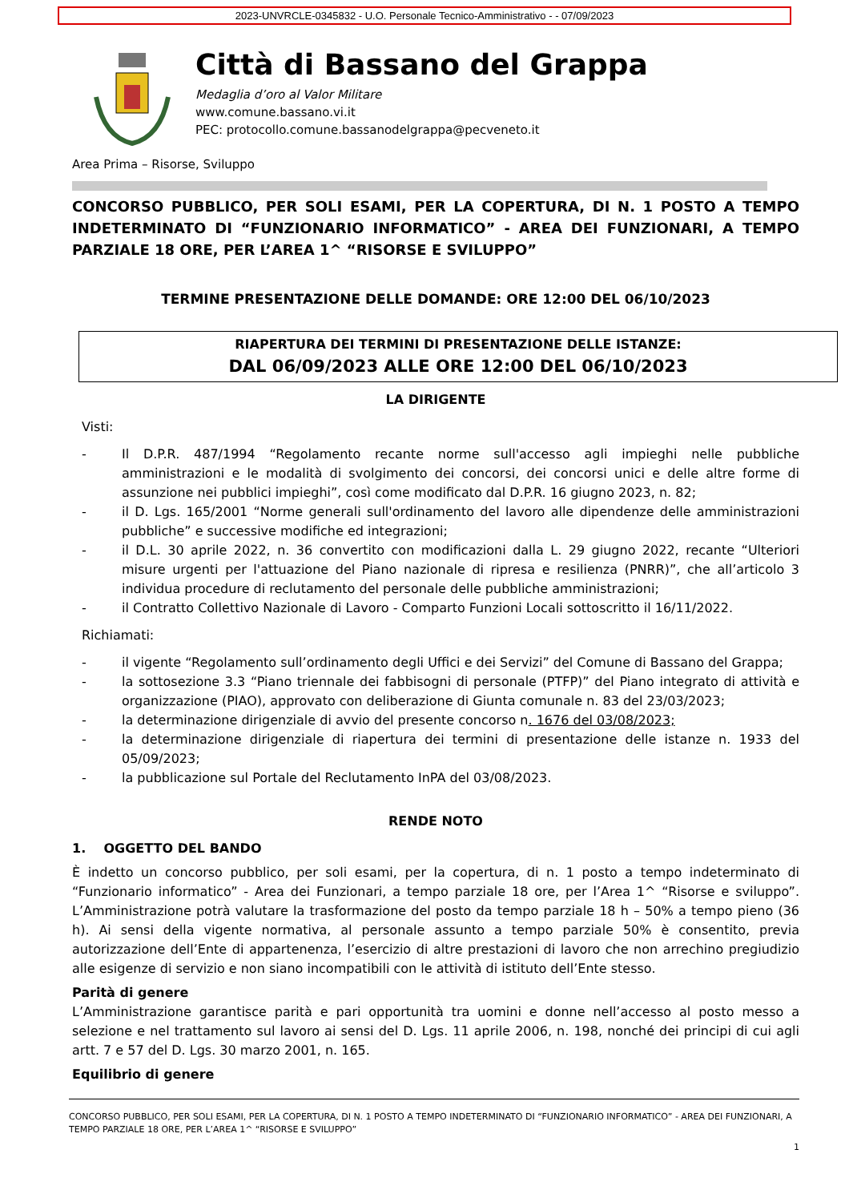2023-UNVRCLE-0345832 - U.O. Personale Tecnico-Amministrativo - - 07/09/2023
Città di Bassano del Grappa
Medaglia d’oro al Valor Militare
www.comune.bassano.vi.it
PEC: protocollo.comune.bassanodelgrappa@pecveneto.it
Area Prima – Risorse, Sviluppo
CONCORSO PUBBLICO, PER SOLI ESAMI, PER LA COPERTURA, DI N. 1 POSTO A TEMPO INDETERMINATO DI “FUNZIONARIO INFORMATICO” - AREA DEI FUNZIONARI, A TEMPO PARZIALE 18 ORE, PER L’AREA 1^ “RISORSE E SVILUPPO”
TERMINE PRESENTAZIONE DELLE DOMANDE: ORE 12:00 DEL 06/10/2023
RIAPERTURA DEI TERMINI DI PRESENTAZIONE DELLE ISTANZE:
DAL 06/09/2023 ALLE ORE 12:00 DEL 06/10/2023
LA DIRIGENTE
Visti:
- Il D.P.R. 487/1994 “Regolamento recante norme sull'accesso agli impieghi nelle pubbliche amministrazioni e le modalità di svolgimento dei concorsi, dei concorsi unici e delle altre forme di assunzione nei pubblici impieghi”, così come modificato dal D.P.R. 16 giugno 2023, n. 82;
- il D. Lgs. 165/2001 “Norme generali sull'ordinamento del lavoro alle dipendenze delle amministrazioni pubbliche” e successive modifiche ed integrazioni;
- il D.L. 30 aprile 2022, n. 36 convertito con modificazioni dalla L. 29 giugno 2022, recante “Ulteriori misure urgenti per l'attuazione del Piano nazionale di ripresa e resilienza (PNRR)”, che all’articolo 3 individua procedure di reclutamento del personale delle pubbliche amministrazioni;
- il Contratto Collettivo Nazionale di Lavoro - Comparto Funzioni Locali sottoscritto il 16/11/2022.
Richiamati:
- il vigente “Regolamento sull’ordinamento degli Uffici e dei Servizi” del Comune di Bassano del Grappa;
- la sottosezione 3.3 “Piano triennale dei fabbisogni di personale (PTFP)” del Piano integrato di attività e organizzazione (PIAO), approvato con deliberazione di Giunta comunale n. 83 del 23/03/2023;
- la determinazione dirigenziale di avvio del presente concorso n. 1676 del 03/08/2023;
- la determinazione dirigenziale di riapertura dei termini di presentazione delle istanze n. 1933 del 05/09/2023;
- la pubblicazione sul Portale del Reclutamento InPA del 03/08/2023.
RENDE NOTO
1. OGGETTO DEL BANDO
È indetto un concorso pubblico, per soli esami, per la copertura, di n. 1 posto a tempo indeterminato di “Funzionario informatico” - Area dei Funzionari, a tempo parziale 18 ore, per l’Area 1^ “Risorse e sviluppo”. L’Amministrazione potrà valutare la trasformazione del posto da tempo parziale 18 h – 50% a tempo pieno (36 h). Ai sensi della vigente normativa, al personale assunto a tempo parziale 50% è consentito, previa autorizzazione dell’Ente di appartenenza, l’esercizio di altre prestazioni di lavoro che non arrechino pregiudizio alle esigenze di servizio e non siano incompatibili con le attività di istituto dell’Ente stesso.
Parità di genere
L’Amministrazione garantisce parità e pari opportunità tra uomini e donne nell’accesso al posto messo a selezione e nel trattamento sul lavoro ai sensi del D. Lgs. 11 aprile 2006, n. 198, nonché dei principi di cui agli artt. 7 e 57 del D. Lgs. 30 marzo 2001, n. 165.
Equilibrio di genere
CONCORSO PUBBLICO, PER SOLI ESAMI, PER LA COPERTURA, DI N. 1 POSTO A TEMPO INDETERMINATO DI “FUNZIONARIO INFORMATICO” - AREA DEI FUNZIONARI, A TEMPO PARZIALE 18 ORE, PER L’AREA 1^ “RISORSE E SVILUPPO”
1